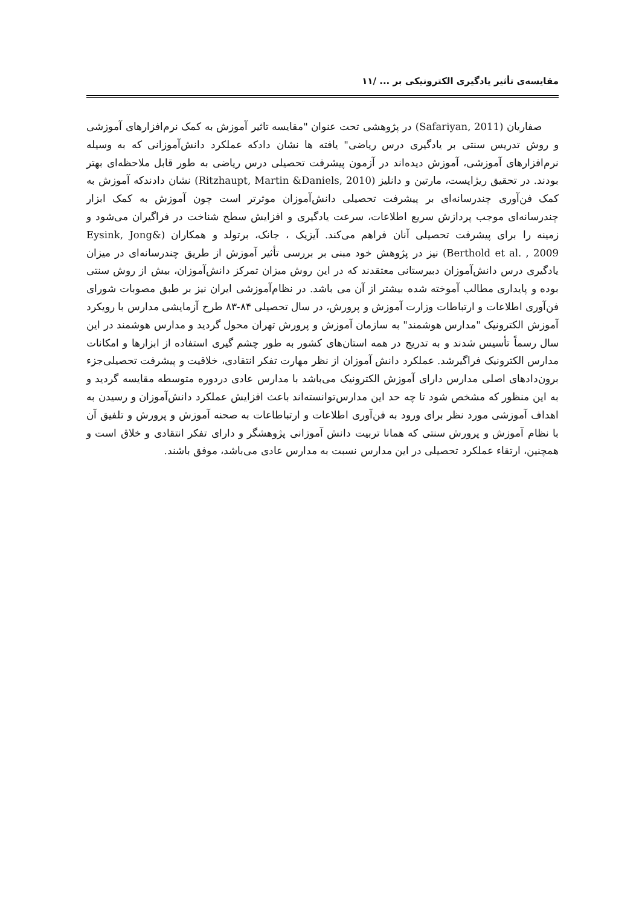مقایسه‌ی تأثیر یادگیری الکترونیکی بر ... /۱۱
صفاریان (Safariyan, 2011) در پژوهشی تحت عنوان "مقایسه تاثیر آموزش به کمک نرم‌افزارهای آموزشی و روش تدریس سنتی بر یادگیری درس ریاضی" یافته ها نشان دادکه عملکرد دانش‌آموزانی که به وسیله نرم‌افزارهای آموزشی، آموزش دیده‌اند در آزمون پیشرفت تحصیلی درس ریاضی به طور قابل ملاحظه‌ای بهتر بودند. در تحقیق ریژاپست، مارتین و دانلیز (Ritzhaupt, Martin &Daniels, 2010) نشان دادندکه آموزش به کمک فن‌آوری چندرسانه‌ای بر پیشرفت تحصیلی دانش‌آموزان موثرتر است چون آموزش به کمک ابزار چندرسانه‌ای موجب پردازش سریع اطلاعات، سرعت یادگیری و افزایش سطح شناخت در فراگیران می‌شود و زمینه را برای پیشرفت تحصیلی آنان فراهم می‌کند. آیزیک ، جانک، برتولد و همکاران (Eysink, Jong& Berthold et al. , 2009) نیز در پژوهش خود مبنی بر بررسی تأثیر آموزش از طریق چندرسانه‌ای در میزان یادگیری درس دانش‌آموزان دبیرستانی معتقدند که در این روش میزان تمرکز دانش‌آموزان، بیش از روش سنتی بوده و پایداری مطالب آموخته شده بیشتر از آن می باشد. در نظام‌آموزشی ایران نیز بر طبق مصوبات شورای فن‌آوری اطلاعات و ارتباطات وزارت آموزش و پرورش، در سال تحصیلی ۸۴-۸۳ طرح آزمایشی مدارس با رویکرد آموزش الکترونیک "مدارس هوشمند" به سازمان آموزش و پرورش تهران محول گردید و مدارس هوشمند در این سال رسماً تأسیس شدند و به تدریج در همه استان‌های کشور به طور چشم گیری استفاده از ابزارها و امکانات مدارس الکترونیک فراگیرشد. عملکرد دانش آموزان از نظر مهارت تفکر انتقادی، خلاقیت و پیشرفت تحصیلی‌جزء برون‌دادهای اصلی مدارس دارای آموزش الکترونیک می‌باشد با مدارس عادی دردوره متوسطه مقایسه گردید و به این منظور که مشخص شود تا چه حد این مدارس‌توانسته‌اند باعث افزایش عملکرد دانش‌آموزان و رسیدن به اهداف آموزشی مورد نظر برای ورود به فن‌آوری اطلاعات و ارتباطاعات به صحنه آموزش و پرورش و تلفیق آن با نظام آموزش و پرورش سنتی که همانا تربیت دانش آموزانی پژوهشگر و دارای تفکر انتقادی و خلاق است و همچنین، ارتقاء عملکرد تحصیلی در این مدارس نسبت به مدارس عادی می‌باشد، موفق باشند.